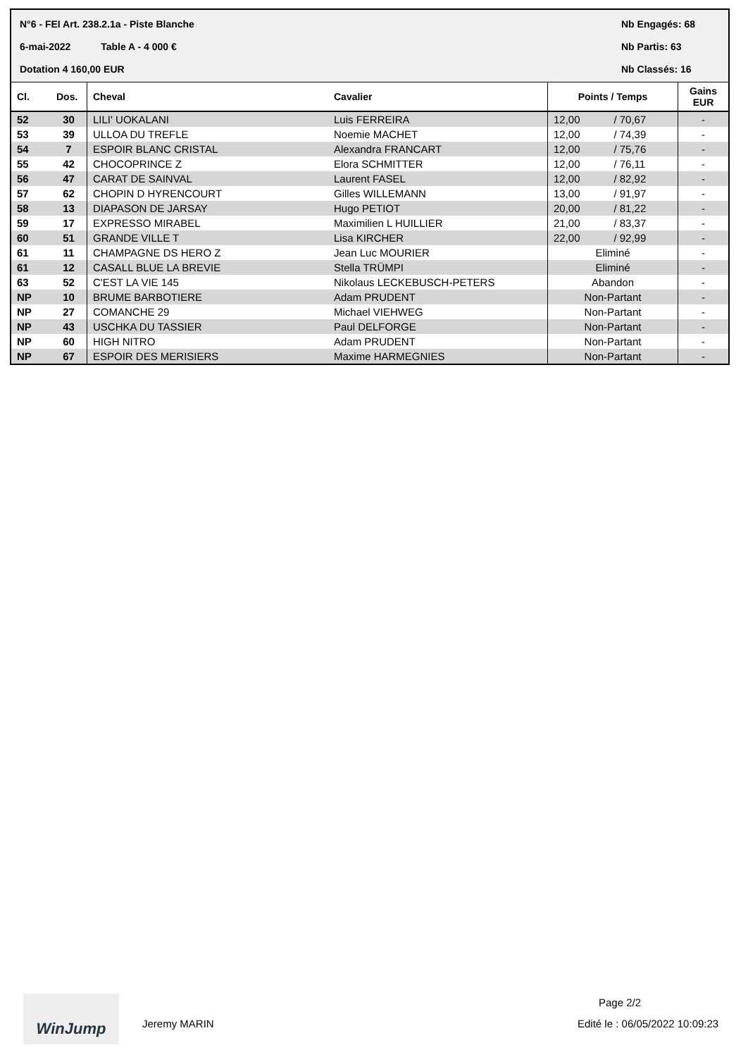N°6 - FEI Art. 238.2.1a - Piste Blanche Nb Engagés: 68
6-mai-2022 Table A - 4 000 € Nb Partis: 63
Dotation 4 160,00 EUR Nb Classés: 16
| Cl. | Dos. | Cheval | Cavalier | Points / Temps | | Gains EUR |
| --- | --- | --- | --- | --- | --- | --- |
| 52 | 30 | LILI' UOKALANI | Luis FERREIRA | 12,00 | / 70,67 | - |
| 53 | 39 | ULLOA DU TREFLE | Noemie MACHET | 12,00 | / 74,39 | - |
| 54 | 7 | ESPOIR BLANC CRISTAL | Alexandra FRANCART | 12,00 | / 75,76 | - |
| 55 | 42 | CHOCOPRINCE Z | Elora SCHMITTER | 12,00 | / 76,11 | - |
| 56 | 47 | CARAT DE SAINVAL | Laurent FASEL | 12,00 | / 82,92 | - |
| 57 | 62 | CHOPIN D HYRENCOURT | Gilles WILLEMANN | 13,00 | / 91,97 | - |
| 58 | 13 | DIAPASON DE JARSAY | Hugo PETIOT | 20,00 | / 81,22 | - |
| 59 | 17 | EXPRESSO MIRABEL | Maximilien L HUILLIER | 21,00 | / 83,37 | - |
| 60 | 51 | GRANDE VILLE T | Lisa KIRCHER | 22,00 | / 92,99 | - |
| 61 | 11 | CHAMPAGNE DS HERO Z | Jean Luc MOURIER | Eliminé | | - |
| 61 | 12 | CASALL BLUE LA BREVIE | Stella TRÜMPI | Eliminé | | - |
| 63 | 52 | C'EST LA VIE 145 | Nikolaus LECKEBUSCH-PETERS | Abandon | | - |
| NP | 10 | BRUME BARBOTIERE | Adam PRUDENT | Non-Partant | | - |
| NP | 27 | COMANCHE 29 | Michael VIEHWEG | Non-Partant | | - |
| NP | 43 | USCHKA DU TASSIER | Paul DELFORGE | Non-Partant | | - |
| NP | 60 | HIGH NITRO | Adam PRUDENT | Non-Partant | | - |
| NP | 67 | ESPOIR DES MERISIERS | Maxime HARMEGNIES | Non-Partant | | - |
WinJump Page 2/2
Jeremy MARIN Edité le : 06/05/2022 10:09:23